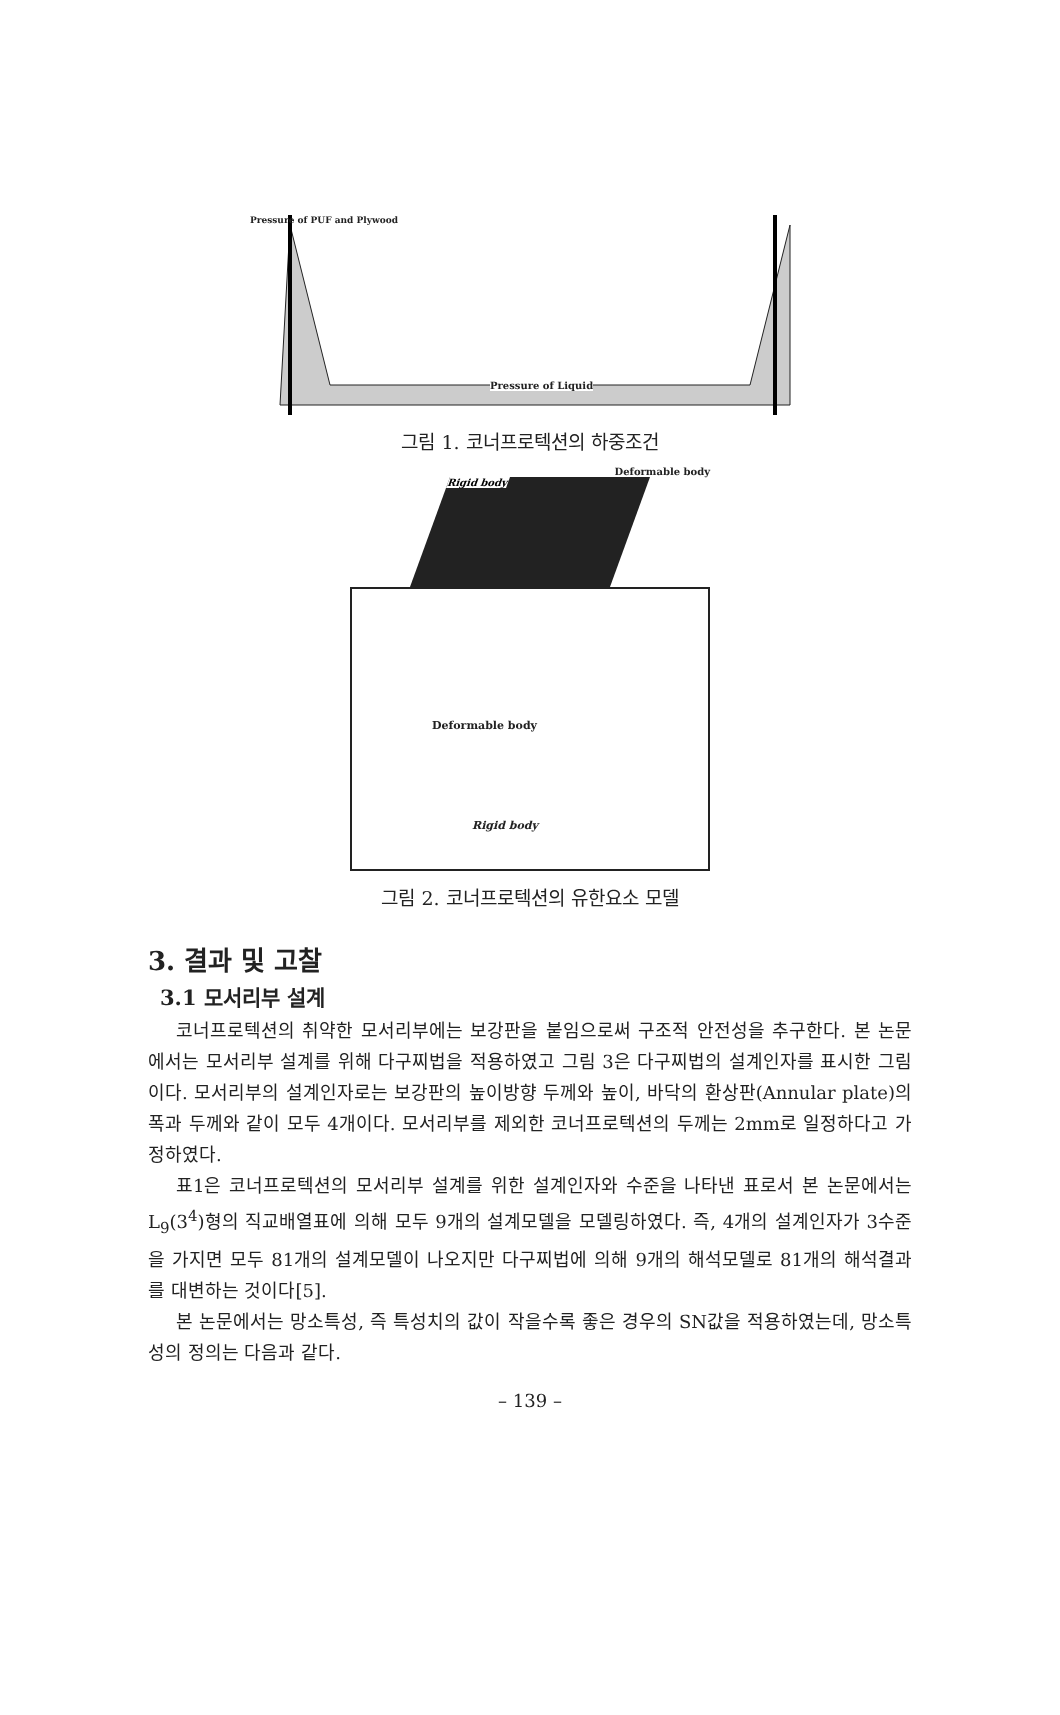Pressure of PUF and Plywood
Pressure of Liquid
그림 1. 코너프로텍션의 하중조건
Deformable body
Rigid body
Deformable body
Rigid body
그림 2. 코너프로텍션의 유한요소 모델
3. 결과 및 고찰
3.1 모서리부 설계
코너프로텍션의 취약한 모서리부에는 보강판을 붙임으로써 구조적 안전성을 추구한다. 본 논문에서는 모서리부 설계를 위해 다구찌법을 적용하였고 그림 3은 다구찌법의 설계인자를 표시한 그림이다. 모서리부의 설계인자로는 보강판의 높이방향 두께와 높이, 바닥의 환상판(Annular plate)의 폭과 두께와 같이 모두 4개이다. 모서리부를 제외한 코너프로텍션의 두께는 2mm로 일정하다고 가정하였다.
표1은 코너프로텍션의 모서리부 설계를 위한 설계인자와 수준을 나타낸 표로서 본 논문에서는 L<sub>9</sub>(3<sup>4</sup>)형의 직교배열표에 의해 모두 9개의 설계모델을 모델링하였다. 즉, 4개의 설계인자가 3수준을 가지면 모두 81개의 설계모델이 나오지만 다구찌법에 의해 9개의 해석모델로 81개의 해석결과를 대변하는 것이다[5].
본 논문에서는 망소특성, 즉 특성치의 값이 작을수록 좋은 경우의 SN값을 적용하였는데, 망소특성의 정의는 다음과 같다.
– 139 –